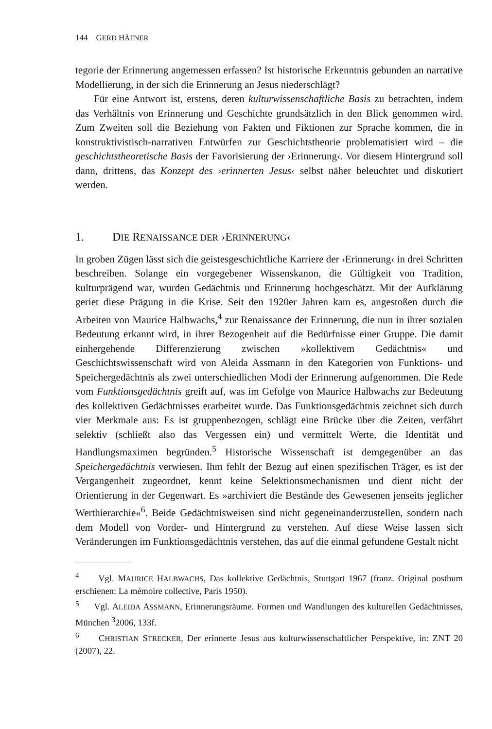144 GERD HÄFNER
tegorie der Erinnerung angemessen erfassen? Ist historische Erkenntnis gebunden an narrative Modellierung, in der sich die Erinnerung an Jesus niederschlägt?
Für eine Antwort ist, erstens, deren kulturwissenschaftliche Basis zu betrachten, indem das Verhältnis von Erinnerung und Geschichte grundsätzlich in den Blick genommen wird. Zum Zweiten soll die Beziehung von Fakten und Fiktionen zur Sprache kommen, die in konstruktivistisch-narrativen Entwürfen zur Geschichtstheorie problematisiert wird – die geschichtstheoretische Basis der Favorisierung der ›Erinnerung‹. Vor diesem Hintergrund soll dann, drittens, das Konzept des ›erinnerten Jesus‹ selbst näher beleuchtet und diskutiert werden.
1. DIE RENAISSANCE DER ›ERINNERUNG‹
In groben Zügen lässt sich die geistesgeschichtliche Karriere der ›Erinnerung‹ in drei Schritten beschreiben. Solange ein vorgegebener Wissenskanon, die Gültigkeit von Tradition, kulturprägend war, wurden Gedächtnis und Erinnerung hochgeschätzt. Mit der Aufklärung geriet diese Prägung in die Krise. Seit den 1920er Jahren kam es, angestoßen durch die Arbeiten von Maurice Halbwachs,<sup>4</sup> zur Renaissance der Erinnerung, die nun in ihrer sozialen Bedeutung erkannt wird, in ihrer Bezogenheit auf die Bedürfnisse einer Gruppe. Die damit einhergehende Differenzierung zwischen »kollektivem Gedächtnis« und Geschichtswissenschaft wird von Aleida Assmann in den Kategorien von Funktions- und Speichergedächtnis als zwei unterschiedlichen Modi der Erinnerung aufgenommen. Die Rede vom Funktionsgedächtnis greift auf, was im Gefolge von Maurice Halbwachs zur Bedeutung des kollektiven Gedächtnisses erarbeitet wurde. Das Funktionsgedächtnis zeichnet sich durch vier Merkmale aus: Es ist gruppenbezogen, schlägt eine Brücke über die Zeiten, verfährt selektiv (schließt also das Vergessen ein) und vermittelt Werte, die Identität und Handlungsmaximen begründen.<sup>5</sup> Historische Wissenschaft ist demgegenüber an das Speichergedächtnis verwiesen. Ihm fehlt der Bezug auf einen spezifischen Träger, es ist der Vergangenheit zugeordnet, kennt keine Selektionsmechanismen und dient nicht der Orientierung in der Gegenwart. Es »archiviert die Bestände des Gewesenen jenseits jeglicher Werthierarchie«<sup>6</sup>. Beide Gedächtnisweisen sind nicht gegeneinanderzustellen, sondern nach dem Modell von Vorder- und Hintergrund zu verstehen. Auf diese Weise lassen sich Veränderungen im Funktionsgedächtnis verstehen, das auf die einmal gefundene Gestalt nicht
<sup>4</sup> Vgl. MAURICE HALBWACHS, Das kollektive Gedächtnis, Stuttgart 1967 (franz. Original posthum erschienen: La mémoire collective, Paris 1950).
<sup>5</sup> Vgl. ALEIDA ASSMANN, Erinnerungsräume. Formen und Wandlungen des kulturellen Gedächtnisses, München <sup>3</sup>2006, 133f.
<sup>6</sup> CHRISTIAN STRECKER, Der erinnerte Jesus aus kulturwissenschaftlicher Perspektive, in: ZNT 20 (2007), 22.